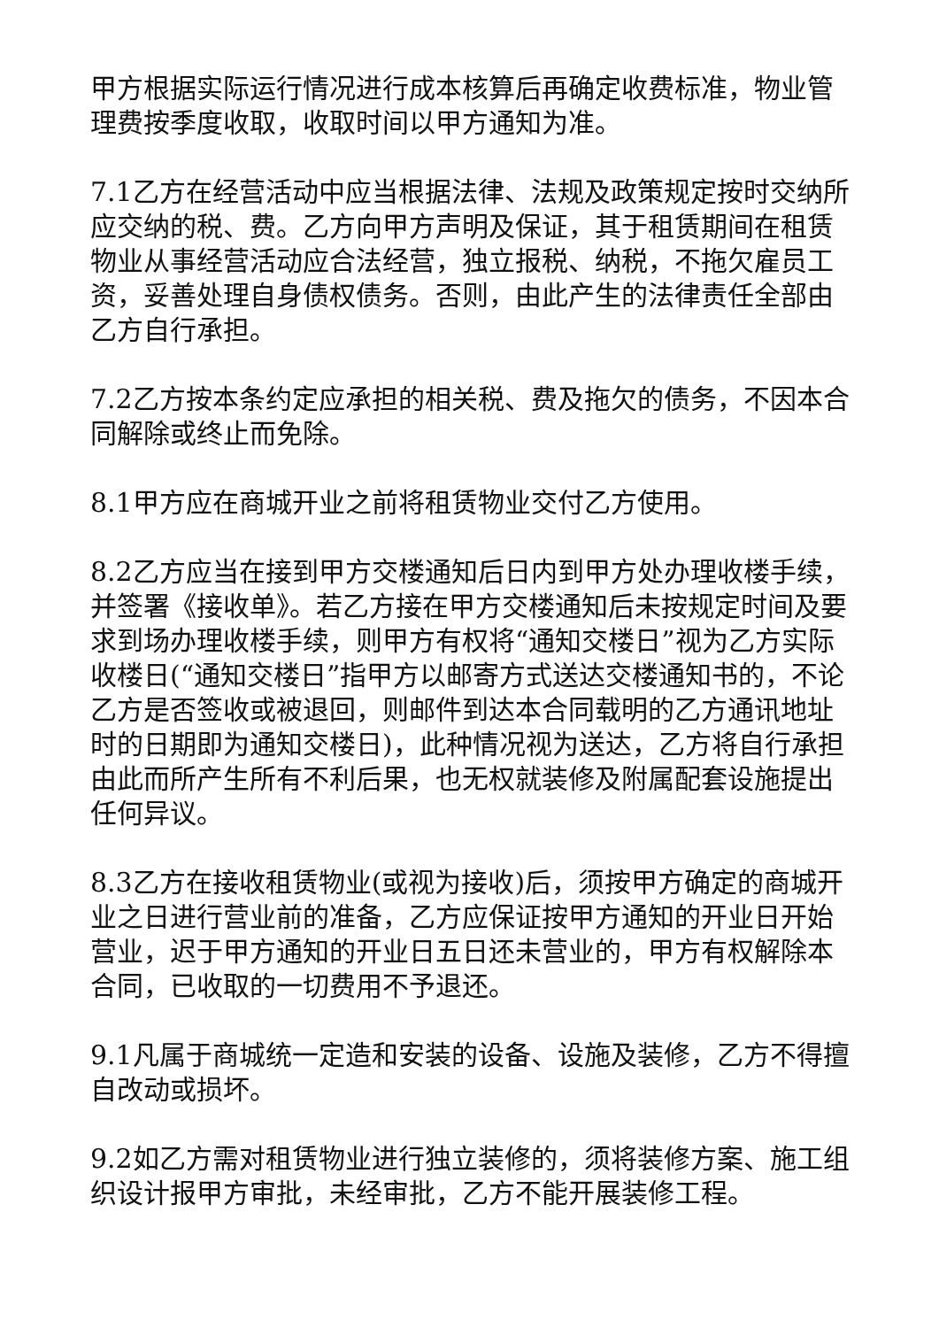甲方根据实际运行情况进行成本核算后再确定收费标准，物业管理费按季度收取，收取时间以甲方通知为准。
7.1乙方在经营活动中应当根据法律、法规及政策规定按时交纳所应交纳的税、费。乙方向甲方声明及保证，其于租赁期间在租赁物业从事经营活动应合法经营，独立报税、纳税，不拖欠雇员工资，妥善处理自身债权债务。否则，由此产生的法律责任全部由乙方自行承担。
7.2乙方按本条约定应承担的相关税、费及拖欠的债务，不因本合同解除或终止而免除。
8.1甲方应在商城开业之前将租赁物业交付乙方使用。
8.2乙方应当在接到甲方交楼通知后日内到甲方处办理收楼手续，并签署《接收单》。若乙方接在甲方交楼通知后未按规定时间及要求到场办理收楼手续，则甲方有权将“通知交楼日”视为乙方实际收楼日(“通知交楼日”指甲方以邮寄方式送达交楼通知书的，不论乙方是否签收或被退回，则邮件到达本合同载明的乙方通讯地址时的日期即为通知交楼日)，此种情况视为送达，乙方将自行承担由此而所产生所有不利后果，也无权就装修及附属配套设施提出任何异议。
8.3乙方在接收租赁物业(或视为接收)后，须按甲方确定的商城开业之日进行营业前的准备，乙方应保证按甲方通知的开业日开始营业，迟于甲方通知的开业日五日还未营业的，甲方有权解除本合同，已收取的一切费用不予退还。
9.1凡属于商城统一定造和安装的设备、设施及装修，乙方不得擅自改动或损坏。
9.2如乙方需对租赁物业进行独立装修的，须将装修方案、施工组织设计报甲方审批，未经审批，乙方不能开展装修工程。